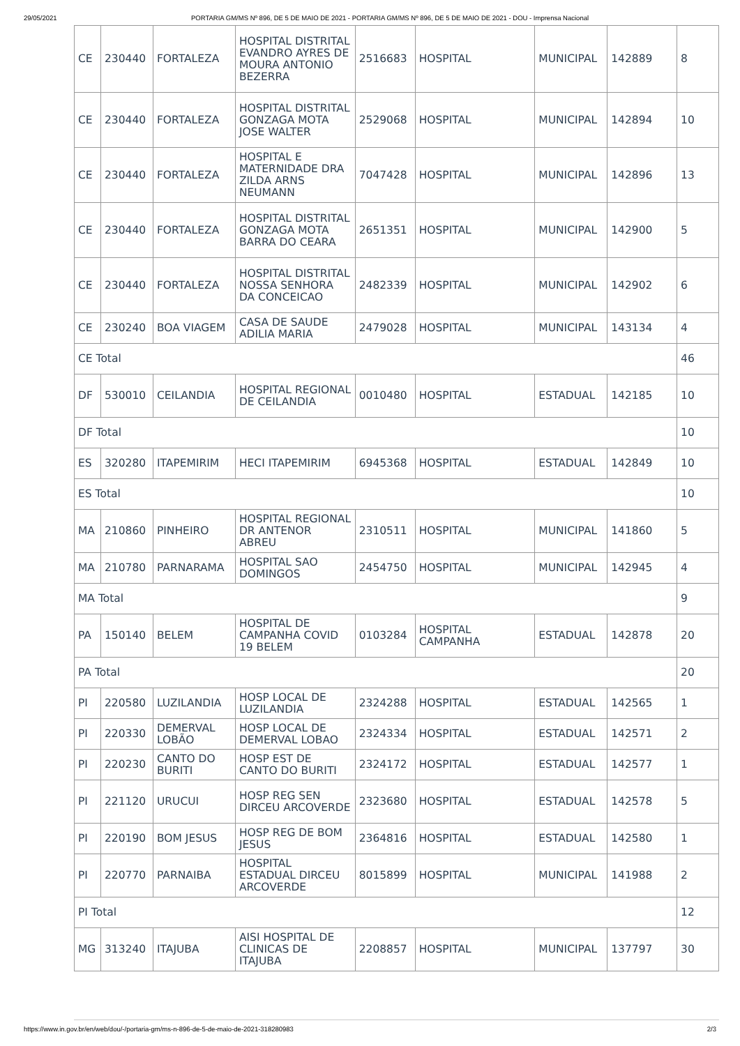29/05/2021 PORTARIA GM/MS Nº 896, DE 5 DE MAIO DE 2021 - PORTARIA GM/MS Nº 896, DE 5 DE MAIO DE 2021 - DOU - Imprensa Nacional
| CE | 230440 | FORTALEZA | HOSPITAL DISTRITAL EVANDRO AYRES DE MOURA ANTONIO BEZERRA | 2516683 | HOSPITAL | MUNICIPAL | 142889 | 8 |
| CE | 230440 | FORTALEZA | HOSPITAL DISTRITAL GONZAGA MOTA JOSE WALTER | 2529068 | HOSPITAL | MUNICIPAL | 142894 | 10 |
| CE | 230440 | FORTALEZA | HOSPITAL E MATERNIDADE DRA ZILDA ARNS NEUMANN | 7047428 | HOSPITAL | MUNICIPAL | 142896 | 13 |
| CE | 230440 | FORTALEZA | HOSPITAL DISTRITAL GONZAGA MOTA BARRA DO CEARA | 2651351 | HOSPITAL | MUNICIPAL | 142900 | 5 |
| CE | 230440 | FORTALEZA | HOSPITAL DISTRITAL NOSSA SENHORA DA CONCEICAO | 2482339 | HOSPITAL | MUNICIPAL | 142902 | 6 |
| CE | 230240 | BOA VIAGEM | CASA DE SAUDE ADILIA MARIA | 2479028 | HOSPITAL | MUNICIPAL | 143134 | 4 |
| CE Total | | | | | | | | 46 |
| DF | 530010 | CEILANDIA | HOSPITAL REGIONAL DE CEILANDIA | 0010480 | HOSPITAL | ESTADUAL | 142185 | 10 |
| DF Total | | | | | | | | 10 |
| ES | 320280 | ITAPEMIRIM | HECI ITAPEMIRIM | 6945368 | HOSPITAL | ESTADUAL | 142849 | 10 |
| ES Total | | | | | | | | 10 |
| MA | 210860 | PINHEIRO | HOSPITAL REGIONAL DR ANTENOR ABREU | 2310511 | HOSPITAL | MUNICIPAL | 141860 | 5 |
| MA | 210780 | PARNARAMA | HOSPITAL SAO DOMINGOS | 2454750 | HOSPITAL | MUNICIPAL | 142945 | 4 |
| MA Total | | | | | | | | 9 |
| PA | 150140 | BELEM | HOSPITAL DE CAMPANHA COVID 19 BELEM | 0103284 | HOSPITAL CAMPANHA | ESTADUAL | 142878 | 20 |
| PA Total | | | | | | | | 20 |
| PI | 220580 | LUZILANDIA | HOSP LOCAL DE LUZILANDIA | 2324288 | HOSPITAL | ESTADUAL | 142565 | 1 |
| PI | 220330 | DEMERVAL LOBÃO | HOSP LOCAL DE DEMERVAL LOBAO | 2324334 | HOSPITAL | ESTADUAL | 142571 | 2 |
| PI | 220230 | CANTO DO BURITI | HOSP EST DE CANTO DO BURITI | 2324172 | HOSPITAL | ESTADUAL | 142577 | 1 |
| PI | 221120 | URUCUI | HOSP REG SEN DIRCEU ARCOVERDE | 2323680 | HOSPITAL | ESTADUAL | 142578 | 5 |
| PI | 220190 | BOM JESUS | HOSP REG DE BOM JESUS | 2364816 | HOSPITAL | ESTADUAL | 142580 | 1 |
| PI | 220770 | PARNAIBA | HOSPITAL ESTADUAL DIRCEU ARCOVERDE | 8015899 | HOSPITAL | MUNICIPAL | 141988 | 2 |
| PI Total | | | | | | | | 12 |
| MG | 313240 | ITAJUBA | AISI HOSPITAL DE CLINICAS DE ITAJUBA | 2208857 | HOSPITAL | MUNICIPAL | 137797 | 30 |
https://www.in.gov.br/en/web/dou/-/portaria-gm/ms-n-896-de-5-de-maio-de-2021-318280983 2/3